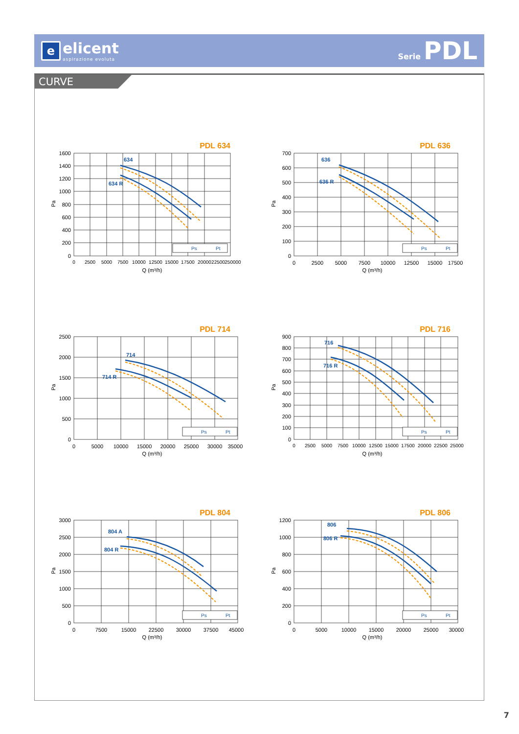e
elicent
aspirazione evoluta
Serie PDL
CURVE
PDL 634
1600
1400
1200
1000
800
600
400
200
0
Pa
0
2500
5000
7500
10000
12500
15000
17500
20000
22500
250000
Q (m³/h)
634
634 R
Ps
Pt
PDL 636
700
600
500
400
300
200
100
0
Pa
0
2500
5000
7500
10000
12500
15000
17500
Q (m³/h)
636
636 R
Ps
Pt
PDL 714
2500
2000
1500
1000
500
0
Pa
0
5000
10000
15000
20000
25000
30000
35000
Q (m³/h)
714
714 R
Ps
Pt
PDL 716
900
800
700
600
500
400
300
200
100
0
Pa
0
2500
5000
7500
10000
12500
15000
17500
20000
22500
25000
Q (m³/h)
716
716 R
Ps
Pt
PDL 804
3000
2500
2000
1500
1000
500
0
Pa
0
7500
15000
22500
30000
37500
45000
Q (m³/h)
804 A
804 R
Ps
Pt
PDL 806
1200
1000
800
600
400
200
0
Pa
0
5000
10000
15000
20000
25000
30000
Q (m³/h)
806
806 R
Ps
Pt
7